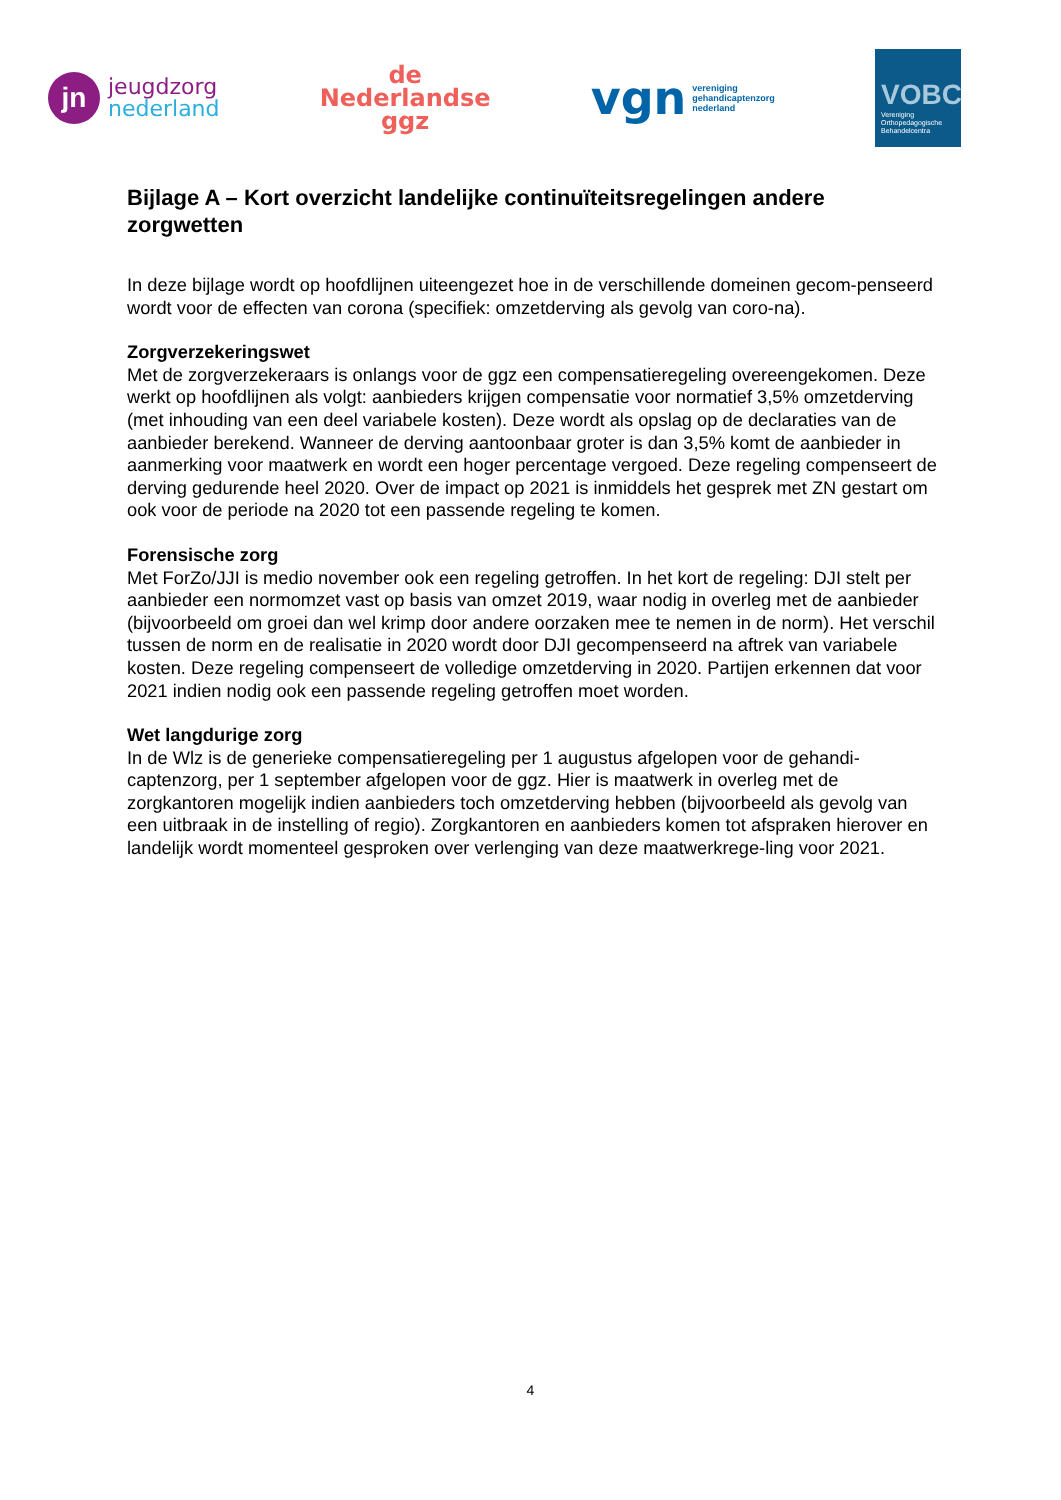jn
jeugdzorg
nederland
de
Nederlandse
ggz
vgn vereniging
gehandicaptenzorg
nederland
VOBC
Vereniging Orthopedagogische Behandelcentra
Bijlage A – Kort overzicht landelijke continuïteitsregelingen andere zorgwetten
In deze bijlage wordt op hoofdlijnen uiteengezet hoe in de verschillende domeinen gecom-penseerd wordt voor de effecten van corona (specifiek: omzetderving als gevolg van coro-na).
Zorgverzekeringswet
Met de zorgverzekeraars is onlangs voor de ggz een compensatieregeling overeengekomen. Deze werkt op hoofdlijnen als volgt: aanbieders krijgen compensatie voor normatief 3,5% omzetderving (met inhouding van een deel variabele kosten). Deze wordt als opslag op de declaraties van de aanbieder berekend. Wanneer de derving aantoonbaar groter is dan 3,5% komt de aanbieder in aanmerking voor maatwerk en wordt een hoger percentage vergoed. Deze regeling compenseert de derving gedurende heel 2020. Over de impact op 2021 is inmiddels het gesprek met ZN gestart om ook voor de periode na 2020 tot een passende regeling te komen.
Forensische zorg
Met ForZo/JJI is medio november ook een regeling getroffen. In het kort de regeling: DJI stelt per aanbieder een normomzet vast op basis van omzet 2019, waar nodig in overleg met de aanbieder (bijvoorbeeld om groei dan wel krimp door andere oorzaken mee te nemen in de norm). Het verschil tussen de norm en de realisatie in 2020 wordt door DJI gecompenseerd na aftrek van variabele kosten. Deze regeling compenseert de volledige omzetderving in 2020. Partijen erkennen dat voor 2021 indien nodig ook een passende regeling getroffen moet worden.
Wet langdurige zorg
In de Wlz is de generieke compensatieregeling per 1 augustus afgelopen voor de gehandi-captenzorg, per 1 september afgelopen voor de ggz. Hier is maatwerk in overleg met de zorgkantoren mogelijk indien aanbieders toch omzetderving hebben (bijvoorbeeld als gevolg van een uitbraak in de instelling of regio). Zorgkantoren en aanbieders komen tot afspraken hierover en landelijk wordt momenteel gesproken over verlenging van deze maatwerkrege-ling voor 2021.
4